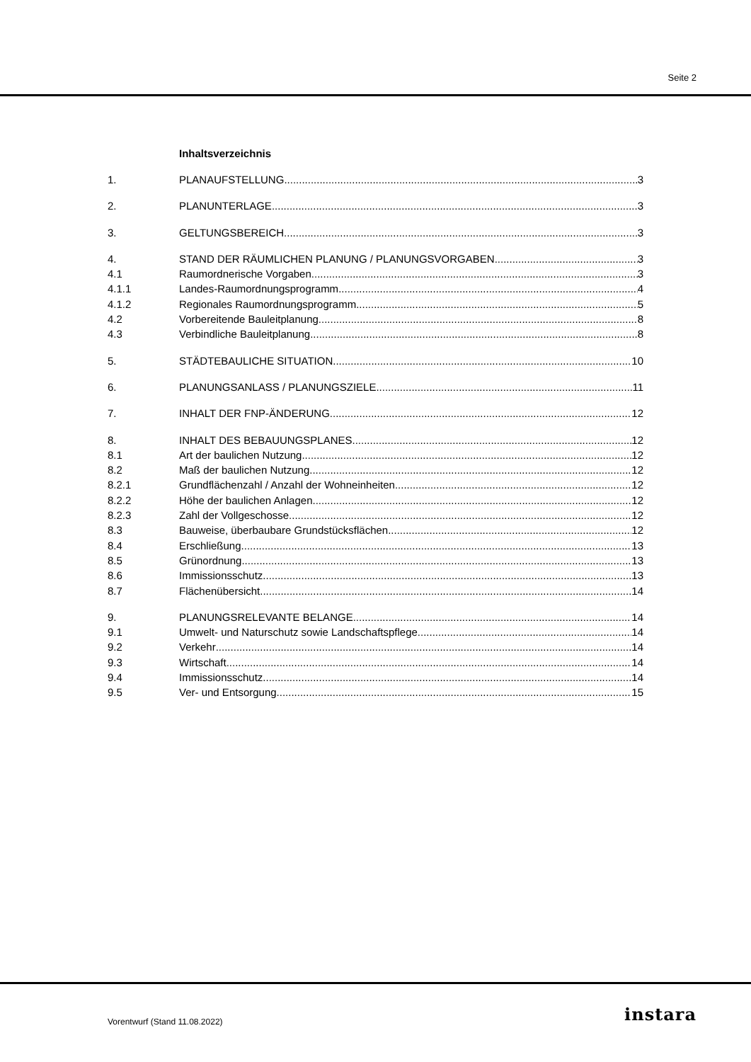Seite 2
Inhaltsverzeichnis
1. PLANAUFSTELLUNG 3
2. PLANUNTERLAGE 3
3. GELTUNGSBEREICH 3
4. STAND DER RÄUMLICHEN PLANUNG / PLANUNGSVORGABEN 3
4.1 Raumordnerische Vorgaben 3
4.1.1 Landes-Raumordnungsprogramm 4
4.1.2 Regionales Raumordnungsprogramm 5
4.2 Vorbereitende Bauleitplanung 8
4.3 Verbindliche Bauleitplanung 8
5. STÄDTEBAULICHE SITUATION 10
6. PLANUNGSANLASS / PLANUNGSZIELE 11
7. INHALT DER FNP-ÄNDERUNG 12
8. INHALT DES BEBAUUNGSPLANES 12
8.1 Art der baulichen Nutzung 12
8.2 Maß der baulichen Nutzung 12
8.2.1 Grundflächenzahl / Anzahl der Wohneinheiten 12
8.2.2 Höhe der baulichen Anlagen 12
8.2.3 Zahl der Vollgeschosse 12
8.3 Bauweise, überbaubare Grundstücksflächen 12
8.4 Erschließung 13
8.5 Grünordnung 13
8.6 Immissionsschutz 13
8.7 Flächenübersicht 14
9. PLANUNGSRELEVANTE BELANGE 14
9.1 Umwelt- und Naturschutz sowie Landschaftspflege 14
9.2 Verkehr 14
9.3 Wirtschaft 14
9.4 Immissionsschutz 14
9.5 Ver- und Entsorgung 15
Vorentwurf (Stand 11.08.2022) instara